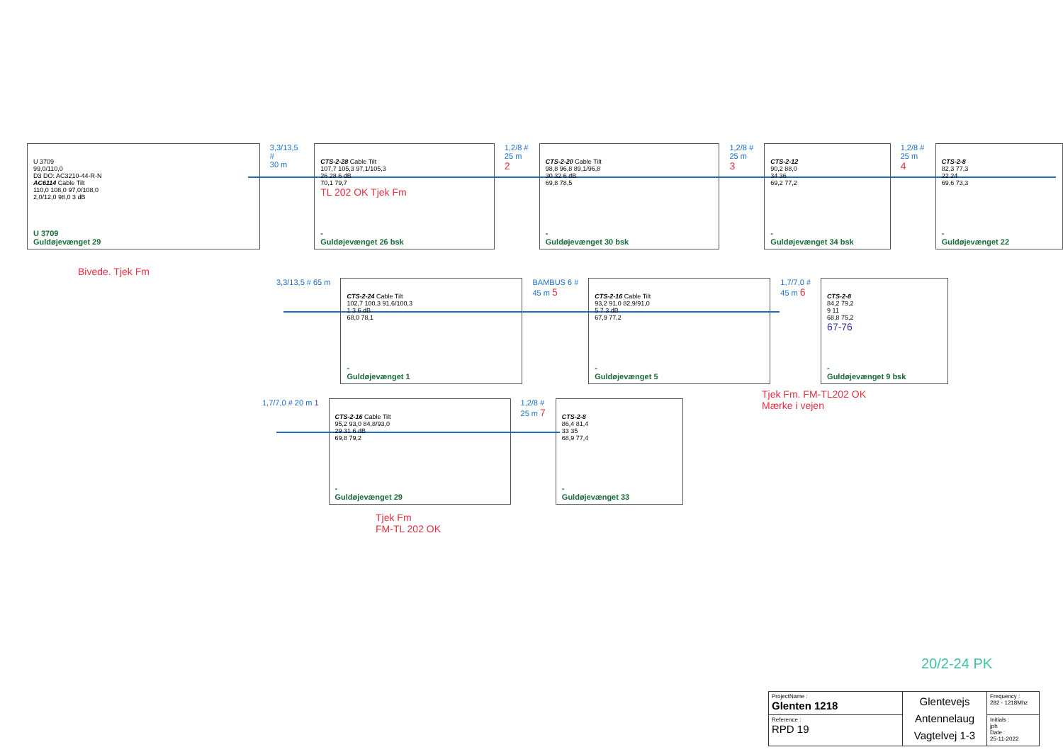U 3709
99,0/110,0
D3 DO: AC3210-44-R-N
AC6114 Cable Tilt
110,0 108,0 97,0/108,0
2,0/12,0 98,0 3 dB
U 3709
Guldøjevænget 29
3,3/13,5 #
30 m
CTS-2-28 Cable Tilt
107,7 105,3 97,1/105,3
26 28 6 dB
70,1 79,7
TL 202 OK Tjek Fm
-
Guldøjevænget 26 bsk
1,2/8 #
25 m 2
CTS-2-20 Cable Tilt
98,8 96,8 89,1/96,8
30 32 6 dB
69,8 78,5
-
Guldøjevænget 30 bsk
1,2/8 #
25 m 3
CTS-2-12
90,2 88,0
34 36
69,2 77,2
-
Guldøjevænget 34 bsk
1,2/8 #
25 m 4
CTS-2-8
82,3 77,3
22 24
69,6 73,3
-
Guldøjevænget 22
Bivede. Tjek Fm
3,3/13,5 # 65 m
CTS-2-24 Cable Tilt
102,7 100,3 91,6/100,3
1 3 6 dB
68,0 78,1
-
Guldøjevænget 1
BAMBUS 6 #
45 m 5
CTS-2-16 Cable Tilt
93,2 91,0 82,9/91,0
5 7 3 dB
67,9 77,2
-
Guldøjevænget 5
1,7/7,0 #
45 m 6
CTS-2-8
84,2 79,2
9 11
68,8 75,2
67-76
-
Guldøjevænget 9 bsk
Tjek Fm. FM-TL202 OK
Mærke i vejen
1,7/7,0 # 20 m 1
CTS-2-16 Cable Tilt
95,2 93,0 84,8/93,0
29 31 6 dB
69,8 79,2
-
Guldøjevænget 29
1,2/8 #
25 m 7
CTS-2-8
86,4 81,4
33 35
68,9 77,4
-
Guldøjevænget 33
Tjek Fm
FM-TL 202 OK
20/2-24 PK
| ProjectName : Glenten 1218 | Glentevejs Antennelaug Vagtelvej 1-3 | Frequency : 282 - 1218Mhz |
| Reference : RPD 19 | | Initials : jph Date : 25-11-2022 |